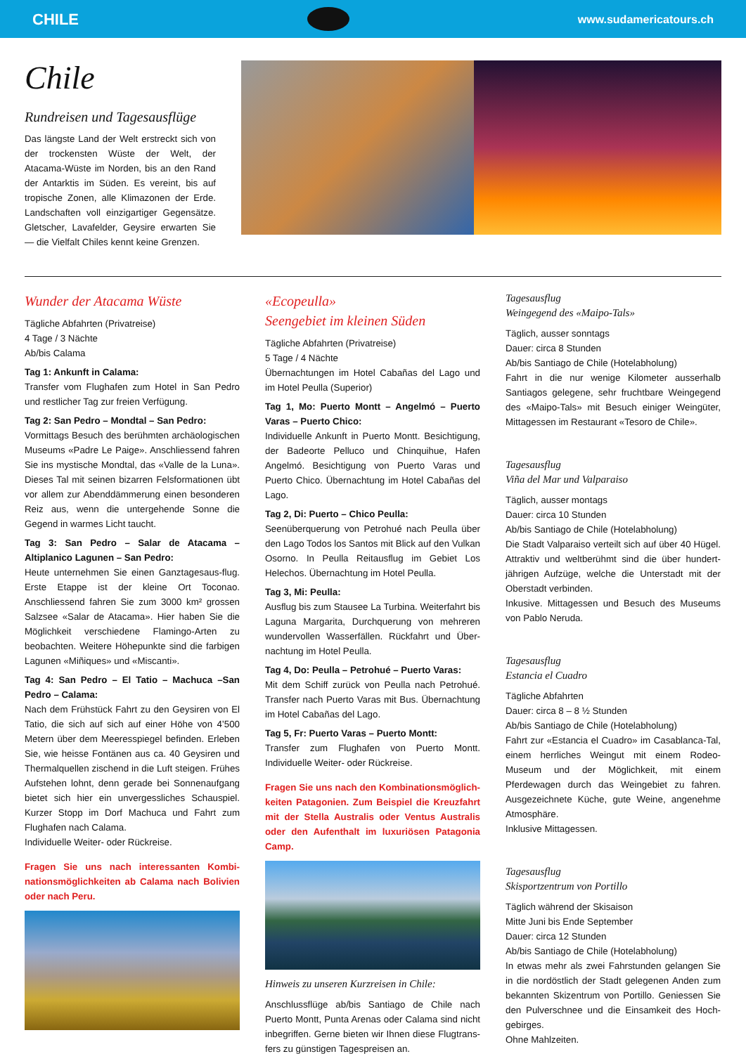CHILE
www.sudamericatours.ch
Chile
Rundreisen und Tagesausflüge
Das längste Land der Welt erstreckt sich von der trockensten Wüste der Welt, der Atacama-Wüste im Norden, bis an den Rand der Antarktis im Süden. Es vereint, bis auf tropische Zonen, alle Klimazonen der Erde. Landschaften voll einzigartiger Gegensätze. Gletscher, Lavafelder, Geysire erwarten Sie — die Vielfalt Chiles kennt keine Grenzen.
Wunder der Atacama Wüste
Tägliche Abfahrten (Privatreise)
4 Tage / 3 Nächte
Ab/bis Calama
Tag 1: Ankunft in Calama:
Transfer vom Flughafen zum Hotel in San Pedro und restlicher Tag zur freien Verfügung.
Tag 2: San Pedro – Mondtal – San Pedro:
Vormittags Besuch des berühmten archäologischen Museums «Padre Le Paige». Anschliessend fahren Sie ins mystische Mondtal, das «Valle de la Luna». Dieses Tal mit seinen bizarren Felsformationen übt vor allem zur Abenddämmerung einen besonderen Reiz aus, wenn die untergehende Sonne die Gegend in warmes Licht taucht.
Tag 3: San Pedro – Salar de Atacama –Altiplanico Lagunen – San Pedro:
Heute unternehmen Sie einen Ganztagesaus-flug. Erste Etappe ist der kleine Ort Toconao. Anschliessend fahren Sie zum 3000 km² grossen Salzsee «Salar de Atacama». Hier haben Sie die Möglichkeit verschiedene Flamingo-Arten zu beobachten. Weitere Höhepunkte sind die farbigen Lagunen «Miñiques» und «Miscanti».
Tag 4: San Pedro – El Tatio – Machuca –San Pedro – Calama:
Nach dem Frühstück Fahrt zu den Geysiren von El Tatio, die sich auf sich auf einer Höhe von 4’500 Metern über dem Meeresspiegel befinden. Erleben Sie, wie heisse Fontänen aus ca. 40 Geysiren und Thermalquellen zischend in die Luft steigen. Frühes Aufstehen lohnt, denn gerade bei Sonnenaufgang bietet sich hier ein unvergessliches Schauspiel. Kurzer Stopp im Dorf Machuca und Fahrt zum Flughafen nach Calama.
Individuelle Weiter- oder Rückreise.
Fragen Sie uns nach interessanten Kombi-nationsmöglichkeiten ab Calama nach Bolivien oder nach Peru.
«Ecopeulla»
Seengebiet im kleinen Süden
Tägliche Abfahrten (Privatreise)
5 Tage / 4 Nächte
Übernachtungen im Hotel Cabañas del Lago und im Hotel Peulla (Superior)
Tag 1, Mo: Puerto Montt – Angelmó – Puerto Varas – Puerto Chico:
Individuelle Ankunft in Puerto Montt. Besichtigung, der Badeorte Pelluco und Chinquihue, Hafen Angelmó. Besichtigung von Puerto Varas und Puerto Chico. Übernachtung im Hotel Cabañas del Lago.
Tag 2, Di: Puerto – Chico Peulla:
Seenüberquerung von Petrohué nach Peulla über den Lago Todos los Santos mit Blick auf den Vulkan Osorno. In Peulla Reitausflug im Gebiet Los Helechos. Übernachtung im Hotel Peulla.
Tag 3, Mi: Peulla:
Ausflug bis zum Stausee La Turbina. Weiterfahrt bis Laguna Margarita, Durchquerung von mehreren wundervollen Wasserfällen. Rückfahrt und Über-nachtung im Hotel Peulla.
Tag 4, Do: Peulla – Petrohué – Puerto Varas:
Mit dem Schiff zurück von Peulla nach Petrohué. Transfer nach Puerto Varas mit Bus. Übernachtung im Hotel Cabañas del Lago.
Tag 5, Fr: Puerto Varas – Puerto Montt:
Transfer zum Flughafen von Puerto Montt. Individuelle Weiter- oder Rückreise.
Fragen Sie uns nach den Kombinationsmöglich-keiten Patagonien. Zum Beispiel die Kreuzfahrt mit der Stella Australis oder Ventus Australis oder den Aufenthalt im luxuriösen Patagonia Camp.
Hinweis zu unseren Kurzreisen in Chile:
Anschlussflüge ab/bis Santiago de Chile nach Puerto Montt, Punta Arenas oder Calama sind nicht inbegriffen. Gerne bieten wir Ihnen diese Flugtrans-fers zu günstigen Tagespreisen an.
Tagesausflug
Weingegend des «Maipo-Tals»
Täglich, ausser sonntags
Dauer: circa 8 Stunden
Ab/bis Santiago de Chile (Hotelabholung)
Fahrt in die nur wenige Kilometer ausserhalb Santiagos gelegene, sehr fruchtbare Weingegend des «Maipo-Tals» mit Besuch einiger Weingüter, Mittagessen im Restaurant «Tesoro de Chile».
Tagesausflug
Viña del Mar und Valparaiso
Täglich, ausser montags
Dauer: circa 10 Stunden
Ab/bis Santiago de Chile (Hotelabholung)
Die Stadt Valparaiso verteilt sich auf über 40 Hügel. Attraktiv und weltberühmt sind die über hundert-jährigen Aufzüge, welche die Unterstadt mit der Oberstadt verbinden.
Inkusive. Mittagessen und Besuch des Museums von Pablo Neruda.
Tagesausflug
Estancia el Cuadro
Tägliche Abfahrten
Dauer: circa 8 – 8 ½ Stunden
Ab/bis Santiago de Chile (Hotelabholung)
Fahrt zur «Estancia el Cuadro» im Casablanca-Tal, einem herrliches Weingut mit einem Rodeo-Museum und der Möglichkeit, mit einem Pferdewagen durch das Weingebiet zu fahren. Ausgezeichnete Küche, gute Weine, angenehme Atmosphäre.
Inklusive Mittagessen.
Tagesausflug
Skisportzentrum von Portillo
Täglich während der Skisaison
Mitte Juni bis Ende September
Dauer: circa 12 Stunden
Ab/bis Santiago de Chile (Hotelabholung)
In etwas mehr als zwei Fahrstunden gelangen Sie in die nordöstlich der Stadt gelegenen Anden zum bekannten Skizentrum von Portillo. Geniessen Sie den Pulverschnee und die Einsamkeit des Hoch-gebirges.
Ohne Mahlzeiten.